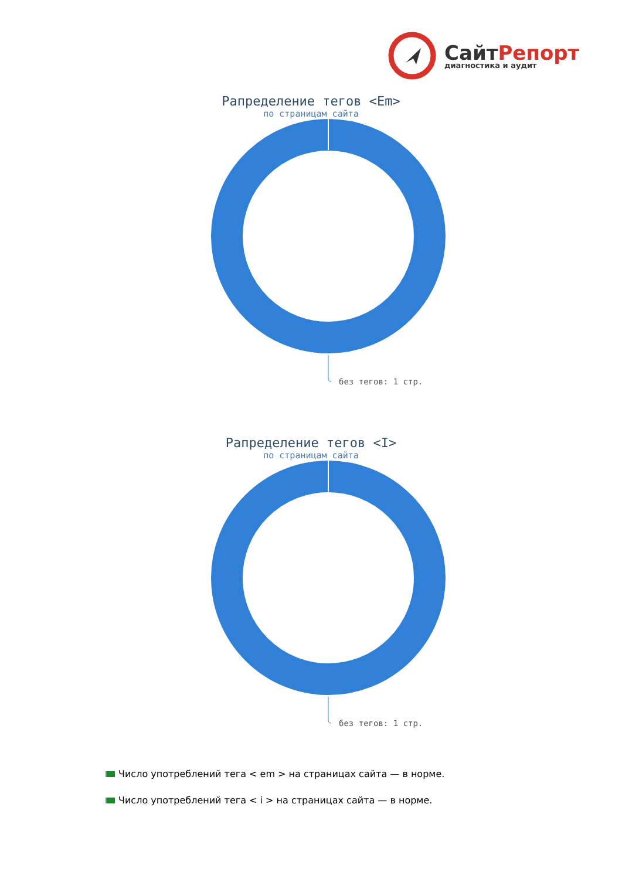СайтРепорт
диагностика и аудит
Рапределение тегов <Em>
по страницам сайта
без тегов: 1 стр.
Рапределение тегов <I>
по страницам сайта
без тегов: 1 стр.
Число употреблений тега < em > на страницах сайта — в норме.
Число употреблений тега < i > на страницах сайта — в норме.